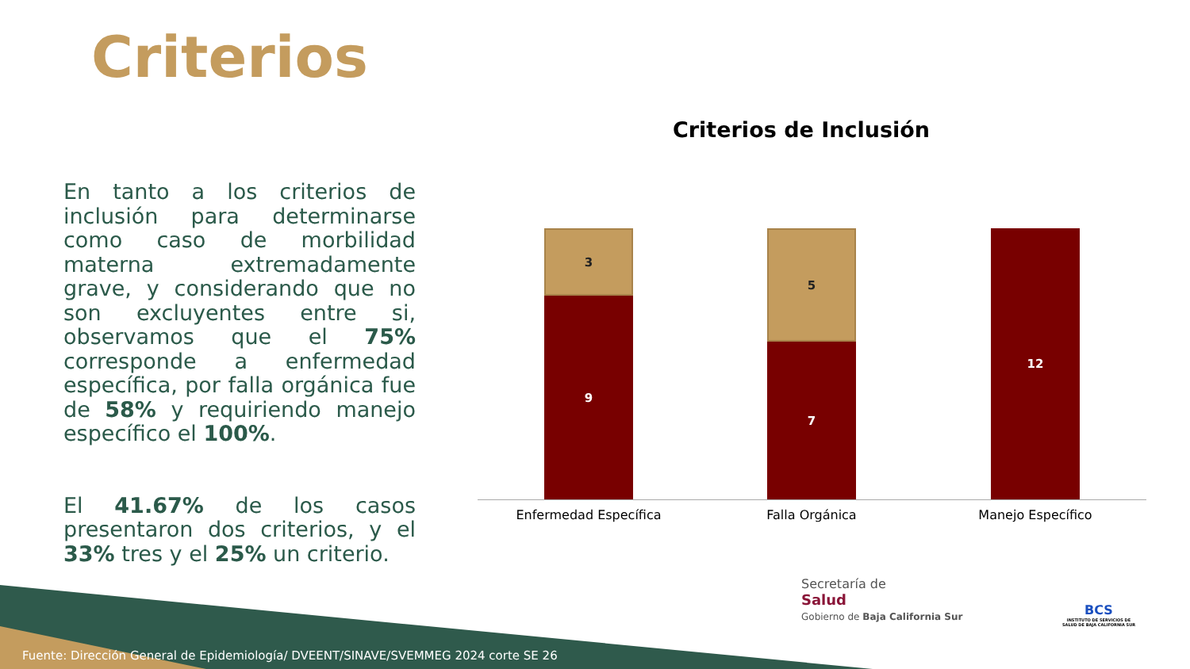Criterios
En tanto a los criterios de inclusión para determinarse como caso de morbilidad materna extremadamente grave, y considerando que no son excluyentes entre si, observamos que el 75% corresponde a enfermedad específica, por falla orgánica fue de 58% y requiriendo manejo específico el 100%.
El 41.67% de los casos presentaron dos criterios, y el 33% tres y el 25% un criterio.
Criterios de Inclusión
3
9
5
7
12
Enfermedad Específica Falla Orgánica Manejo Específico
Secretaría de
Salud
Gobierno de Baja California Sur
BCS
INSTITUTO DE SERVICIOS DE SALUD DE BAJA CALIFORNIA SUR
Fuente: Dirección General de Epidemiología/ DVEENT/SINAVE/SVEMMEG 2024 corte SE 26